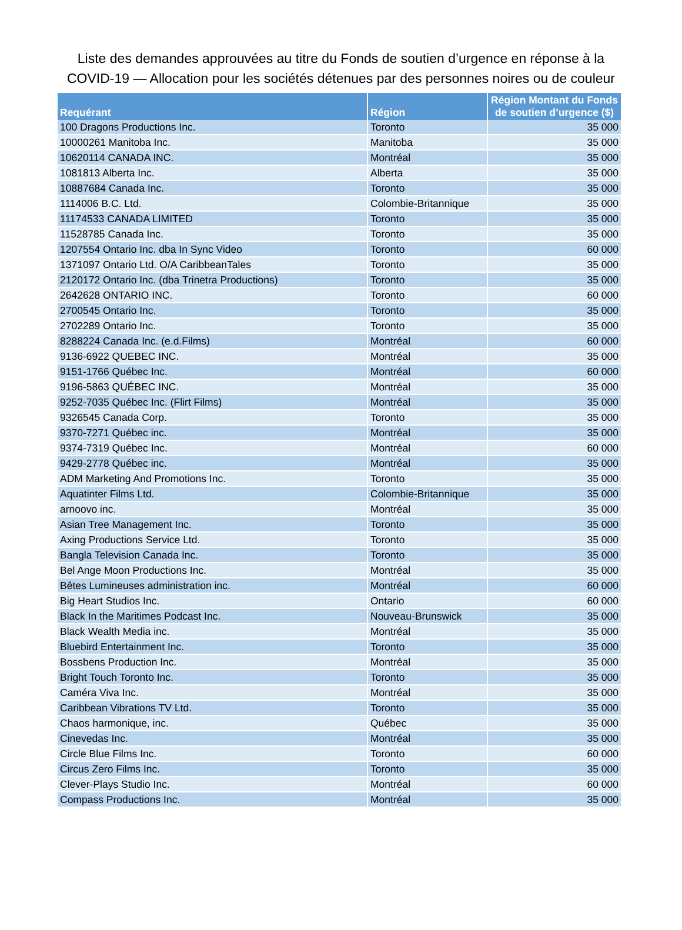Liste des demandes approuvées au titre du Fonds de soutien d’urgence en réponse à la
COVID-19 — Allocation pour les sociétés détenues par des personnes noires ou de couleur
| Requérant | Région | Région Montant du Fonds de soutien d’urgence ($) |
| --- | --- | --- |
| 100 Dragons Productions Inc. | Toronto | 35 000 |
| 10000261 Manitoba Inc. | Manitoba | 35 000 |
| 10620114 CANADA INC. | Montréal | 35 000 |
| 1081813 Alberta Inc. | Alberta | 35 000 |
| 10887684 Canada Inc. | Toronto | 35 000 |
| 1114006 B.C. Ltd. | Colombie-Britannique | 35 000 |
| 11174533 CANADA LIMITED | Toronto | 35 000 |
| 11528785 Canada Inc. | Toronto | 35 000 |
| 1207554 Ontario Inc. dba In Sync Video | Toronto | 60 000 |
| 1371097 Ontario Ltd. O/A CaribbeanTales | Toronto | 35 000 |
| 2120172 Ontario Inc. (dba Trinetra Productions) | Toronto | 35 000 |
| 2642628 ONTARIO INC. | Toronto | 60 000 |
| 2700545 Ontario Inc. | Toronto | 35 000 |
| 2702289 Ontario Inc. | Toronto | 35 000 |
| 8288224 Canada Inc. (e.d.Films) | Montréal | 60 000 |
| 9136-6922 QUEBEC INC. | Montréal | 35 000 |
| 9151-1766 Québec Inc. | Montréal | 60 000 |
| 9196-5863 QUÉBEC INC. | Montréal | 35 000 |
| 9252-7035 Québec Inc. (Flirt Films) | Montréal | 35 000 |
| 9326545 Canada Corp. | Toronto | 35 000 |
| 9370-7271 Québec inc. | Montréal | 35 000 |
| 9374-7319 Québec Inc. | Montréal | 60 000 |
| 9429-2778 Québec inc. | Montréal | 35 000 |
| ADM Marketing And Promotions Inc. | Toronto | 35 000 |
| Aquatinter Films Ltd. | Colombie-Britannique | 35 000 |
| arnoovo inc. | Montréal | 35 000 |
| Asian Tree Management Inc. | Toronto | 35 000 |
| Axing Productions Service Ltd. | Toronto | 35 000 |
| Bangla Television Canada Inc. | Toronto | 35 000 |
| Bel Ange Moon Productions Inc. | Montréal | 35 000 |
| Bêtes Lumineuses administration inc. | Montréal | 60 000 |
| Big Heart Studios Inc. | Ontario | 60 000 |
| Black In the Maritimes Podcast Inc. | Nouveau-Brunswick | 35 000 |
| Black Wealth Media inc. | Montréal | 35 000 |
| Bluebird Entertainment Inc. | Toronto | 35 000 |
| Bossbens Production Inc. | Montréal | 35 000 |
| Bright Touch Toronto Inc. | Toronto | 35 000 |
| Caméra Viva Inc. | Montréal | 35 000 |
| Caribbean Vibrations TV Ltd. | Toronto | 35 000 |
| Chaos harmonique, inc. | Québec | 35 000 |
| Cinevedas Inc. | Montréal | 35 000 |
| Circle Blue Films Inc. | Toronto | 60 000 |
| Circus Zero Films Inc. | Toronto | 35 000 |
| Clever-Plays Studio Inc. | Montréal | 60 000 |
| Compass Productions Inc. | Montréal | 35 000 |